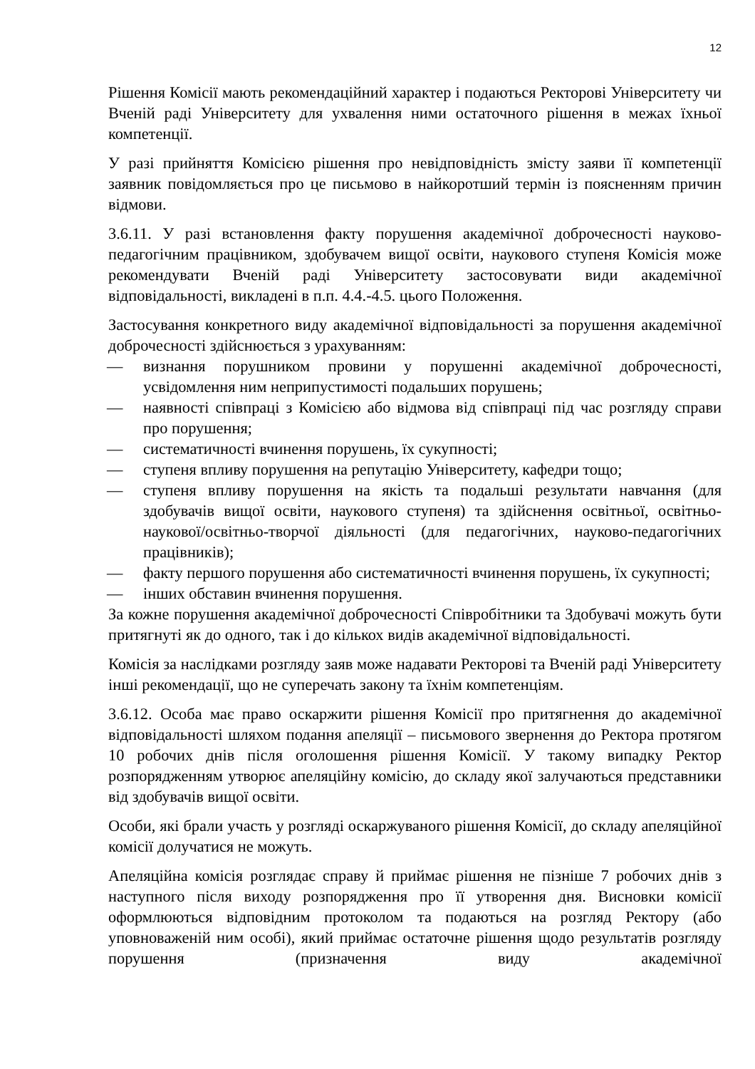12
Рішення Комісії мають рекомендаційний характер і подаються Ректорові Університету чи Вченій раді Університету для ухвалення ними остаточного рішення в межах їхньої компетенції.
У разі прийняття Комісією рішення про невідповідність змісту заяви її компетенції заявник повідомляється про це письмово в найкоротший термін із поясненням причин відмови.
3.6.11. У разі встановлення факту порушення академічної доброчесності науково-педагогічним працівником, здобувачем вищої освіти, наукового ступеня Комісія може рекомендувати Вченій раді Університету застосовувати види академічної відповідальності, викладені в п.п. 4.4.-4.5. цього Положення.
Застосування конкретного виду академічної відповідальності за порушення академічної доброчесності здійснюється з урахуванням:
— визнання порушником провини у порушенні академічної доброчесності, усвідомлення ним неприпустимості подальших порушень;
— наявності співпраці з Комісією або відмова від співпраці під час розгляду справи про порушення;
— систематичності вчинення порушень, їх сукупності;
— ступеня впливу порушення на репутацію Університету, кафедри тощо;
— ступеня впливу порушення на якість та подальші результати навчання (для здобувачів вищої освіти, наукового ступеня) та здійснення освітньої, освітньо-наукової/освітньо-творчої діяльності (для педагогічних, науково-педагогічних працівників);
— факту першого порушення або систематичності вчинення порушень, їх сукупності;
— інших обставин вчинення порушення.
За кожне порушення академічної доброчесності Співробітники та Здобувачі можуть бути притягнуті як до одного, так і до кількох видів академічної відповідальності.
Комісія за наслідками розгляду заяв може надавати Ректорові та Вченій раді Університету інші рекомендації, що не суперечать закону та їхнім компетенціям.
3.6.12. Особа має право оскаржити рішення Комісії про притягнення до академічної відповідальності шляхом подання апеляції – письмового звернення до Ректора протягом 10 робочих днів після оголошення рішення Комісії. У такому випадку Ректор розпорядженням утворює апеляційну комісію, до складу якої залучаються представники від здобувачів вищої освіти.
Особи, які брали участь у розгляді оскаржуваного рішення Комісії, до складу апеляційної комісії долучатися не можуть.
Апеляційна комісія розглядає справу й приймає рішення не пізніше 7 робочих днів з наступного після виходу розпорядження про її утворення дня. Висновки комісії оформлюються відповідним протоколом та подаються на розгляд Ректору (або уповноваженій ним особі), який приймає остаточне рішення щодо результатів розгляду порушення (призначення виду академічної